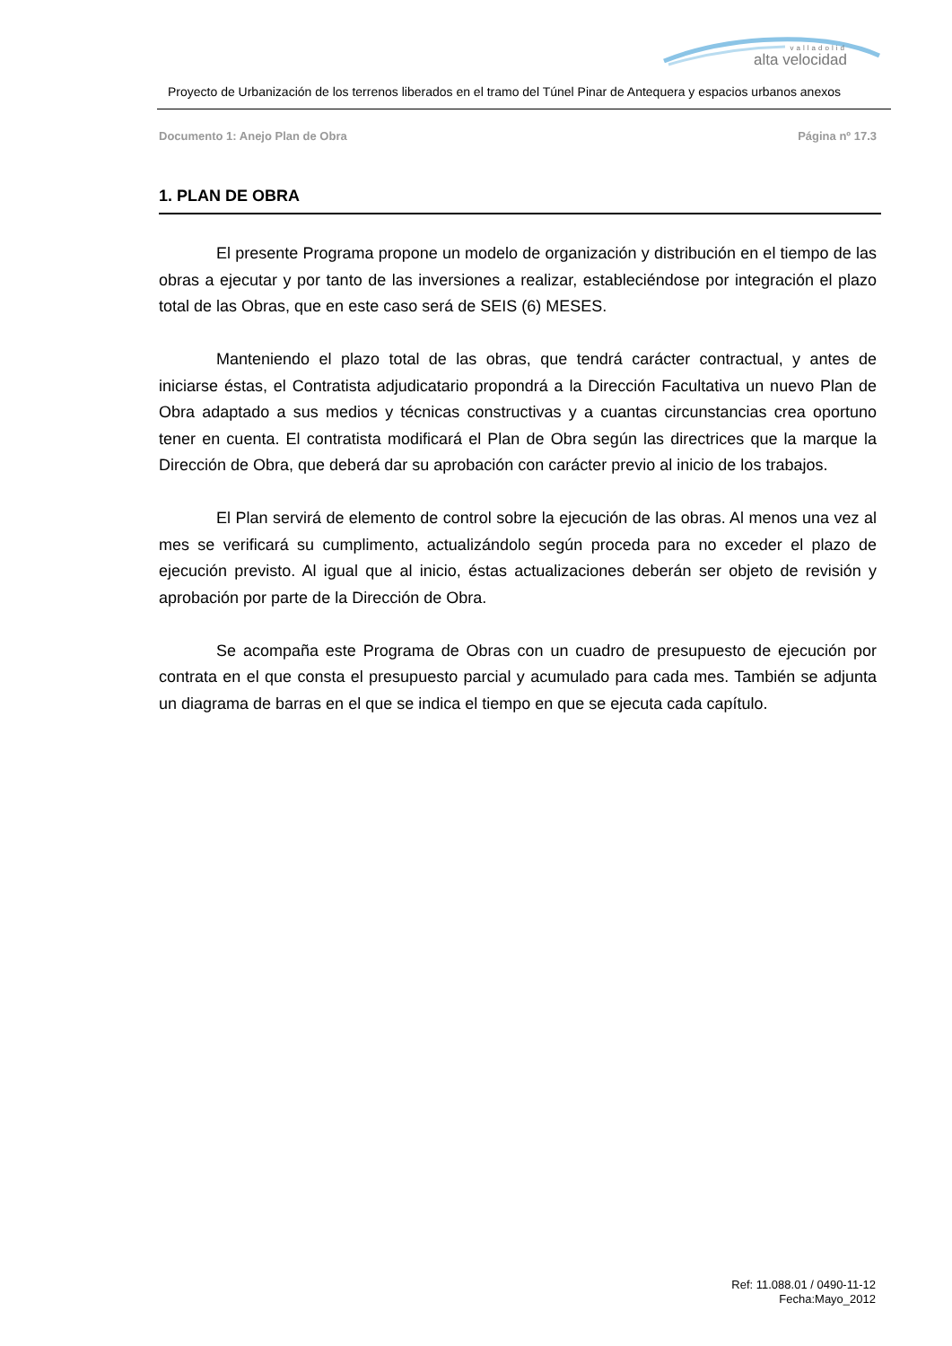valladolid
alta velocidad
Proyecto de Urbanización de los terrenos liberados en el tramo del Túnel Pinar de Antequera y espacios urbanos anexos
Documento 1: Anejo Plan de Obra Página nº 17.3
1. PLAN DE OBRA
El presente Programa propone un modelo de organización y distribución en el tiempo de las obras a ejecutar y por tanto de las inversiones a realizar, estableciéndose por integración el plazo total de las Obras, que en este caso será de SEIS (6) MESES.
Manteniendo el plazo total de las obras, que tendrá carácter contractual, y antes de iniciarse éstas, el Contratista adjudicatario propondrá a la Dirección Facultativa un nuevo Plan de Obra adaptado a sus medios y técnicas constructivas y a cuantas circunstancias crea oportuno tener en cuenta. El contratista modificará el Plan de Obra según las directrices que la marque la Dirección de Obra, que deberá dar su aprobación con carácter previo al inicio de los trabajos.
El Plan servirá de elemento de control sobre la ejecución de las obras. Al menos una vez al mes se verificará su cumplimento, actualizándolo según proceda para no exceder el plazo de ejecución previsto. Al igual que al inicio, éstas actualizaciones deberán ser objeto de revisión y aprobación por parte de la Dirección de Obra.
Se acompaña este Programa de Obras con un cuadro de presupuesto de ejecución por contrata en el que consta el presupuesto parcial y acumulado para cada mes. También se adjunta un diagrama de barras en el que se indica el tiempo en que se ejecuta cada capítulo.
Ref: 11.088.01 / 0490-11-12
Fecha:Mayo_2012